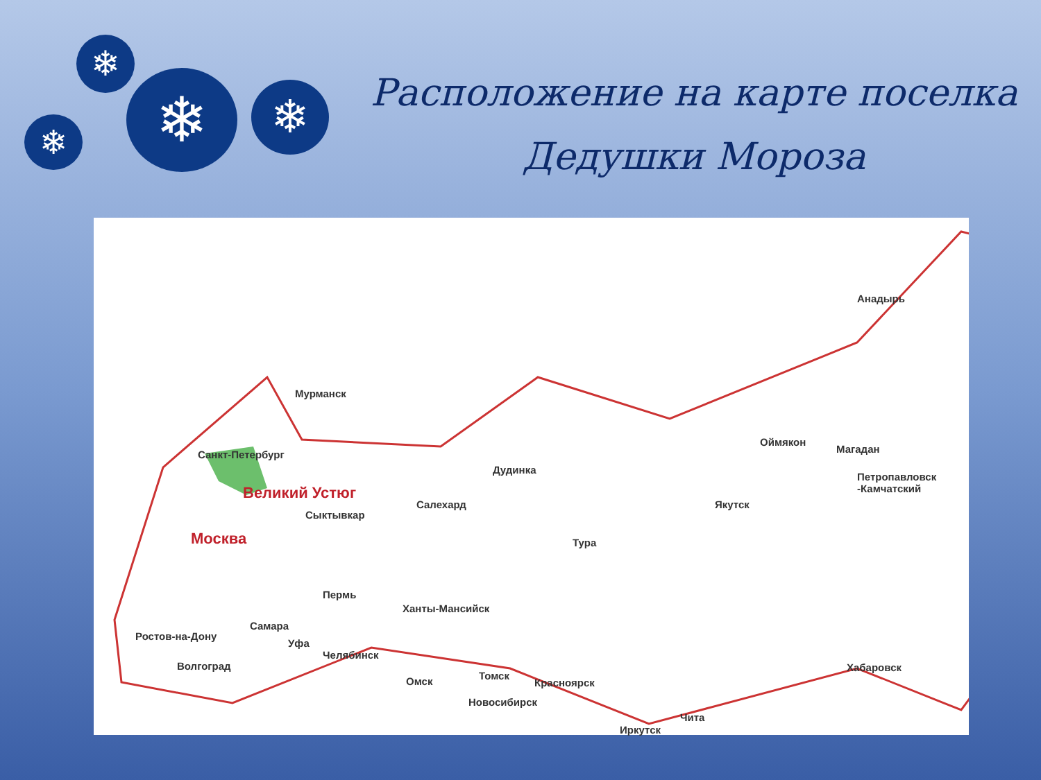❄
❄ ❄
❄
Расположение на карте поселка
Дедушки Мороза
Мурманск
Санкт-Петербург
Великий Устюг
Сыктывкар
Москва
Салехард
Дудинка
Тура
Пермь
Ханты-Мансийск
Самара
Ростов-на-Дону
Уфа
Челябинск
Волгоград
Омск Томск
Красноярск
Новосибирск
Иркутск
Чита
Якутск
Оймякон
Магадан
Петропавловск
-Камчатский
Анадырь
Хабаровск